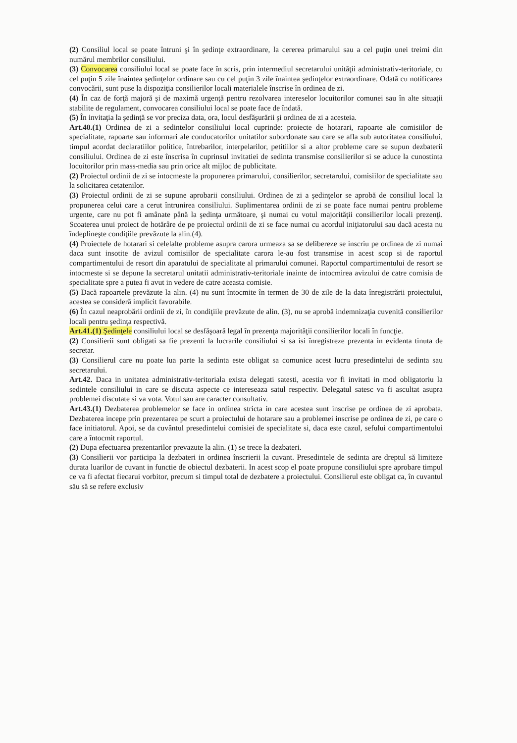(2) Consiliul local se poate întruni şi în şedinţe extraordinare, la cererea primarului sau a cel puţin unei treimi din numărul membrilor consiliului.
(3) Convocarea consiliului local se poate face în scris, prin intermediul secretarului unităţii administrativ-teritoriale, cu cel puţin 5 zile înaintea şedinţelor ordinare sau cu cel puţin 3 zile înaintea şedinţelor extraordinare. Odată cu notificarea convocării, sunt puse la dispoziţia consilierilor locali materialele înscrise în ordinea de zi.
(4) În caz de forţă majoră şi de maximă urgenţă pentru rezolvarea intereselor locuitorilor comunei sau în alte situaţii stabilite de regulament, convocarea consiliului local se poate face de îndată.
(5) În invitaţia la şedinţă se vor preciza data, ora, locul desfăşurării şi ordinea de zi a acesteia.
Art.40.(1) Ordinea de zi a sedintelor consiliului local cuprinde: proiecte de hotarari, rapoarte ale comisiilor de specialitate, rapoarte sau informari ale conducatorilor unitatilor subordonate sau care se afla sub autoritatea consiliului, timpul acordat declaratiilor politice, întrebarilor, interpelarilor, petitiilor si a altor probleme care se supun dezbaterii consiliului. Ordinea de zi este înscrisa în cuprinsul invitatiei de sedinta transmise consilierilor si se aduce la cunostinta locuitorilor prin mass-media sau prin orice alt mijloc de publicitate.
(2) Proiectul ordinii de zi se intocmeste la propunerea primarului, consilierilor, secretarului, comisiilor de specialitate sau la solicitarea cetatenilor.
(3) Proiectul ordinii de zi se supune aprobarii consiliului. Ordinea de zi a şedinţelor se aprobă de consiliul local la propunerea celui care a cerut întrunirea consiliului. Suplimentarea ordinii de zi se poate face numai pentru probleme urgente, care nu pot fi amânate până la şedinţa următoare, şi numai cu votul majorităţii consilierilor locali prezenţi. Scoaterea unui proiect de hotărâre de pe proiectul ordinii de zi se face numai cu acordul iniţiatorului sau dacă acesta nu îndeplineşte condiţiile prevăzute la alin.(4).
(4) Proiectele de hotarari si celelalte probleme asupra carora urmeaza sa se delibereze se inscriu pe ordinea de zi numai daca sunt insotite de avizul comisiilor de specialitate carora le-au fost transmise in acest scop si de raportul compartimentului de resort din aparatului de specialitate al primarului comunei. Raportul compartimentului de resort se intocmeste si se depune la secretarul unitatii administrativ-teritoriale inainte de intocmirea avizului de catre comisia de specialitate spre a putea fi avut in vedere de catre aceasta comisie.
(5) Dacă rapoartele prevăzute la alin. (4) nu sunt întocmite în termen de 30 de zile de la data înregistrării proiectului, acestea se consideră implicit favorabile.
(6) În cazul neaprobării ordinii de zi, în condiţiile prevăzute de alin. (3), nu se aprobă indemnizaţia cuvenită consilierilor locali pentru şedinţa respectivă.
Art.41.(1) Şedinţele consiliului local se desfăşoară legal în prezenţa majorităţii consilierilor locali în funcţie.
(2) Consilierii sunt obligati sa fie prezenti la lucrarile consiliului si sa isi înregistreze prezenta in evidenta tinuta de secretar.
(3) Consilierul care nu poate lua parte la sedinta este obligat sa comunice acest lucru presedintelui de sedinta sau secretarului.
Art.42. Daca in unitatea administrativ-teritoriala exista delegati satesti, acestia vor fi invitati in mod obligatoriu la sedintele consiliului in care se discuta aspecte ce intereseaza satul respectiv. Delegatul satesc va fi ascultat asupra problemei discutate si va vota. Votul sau are caracter consultativ.
Art.43.(1) Dezbaterea problemelor se face in ordinea stricta in care acestea sunt inscrise pe ordinea de zi aprobata. Dezbaterea incepe prin prezentarea pe scurt a proiectului de hotarare sau a problemei inscrise pe ordinea de zi, pe care o face initiatorul. Apoi, se da cuvântul presedintelui comisiei de specialitate si, daca este cazul, sefului compartimentului care a întocmit raportul.
(2) Dupa efectuarea prezentarilor prevazute la alin. (1) se trece la dezbateri.
(3) Consilierii vor participa la dezbateri in ordinea înscrierii la cuvant. Presedintele de sedinta are dreptul să limiteze durata luarilor de cuvant in functie de obiectul dezbaterii. In acest scop el poate propune consiliului spre aprobare timpul ce va fi afectat fiecarui vorbitor, precum si timpul total de dezbatere a proiectului. Consilierul este obligat ca, în cuvantul său să se refere exclusiv